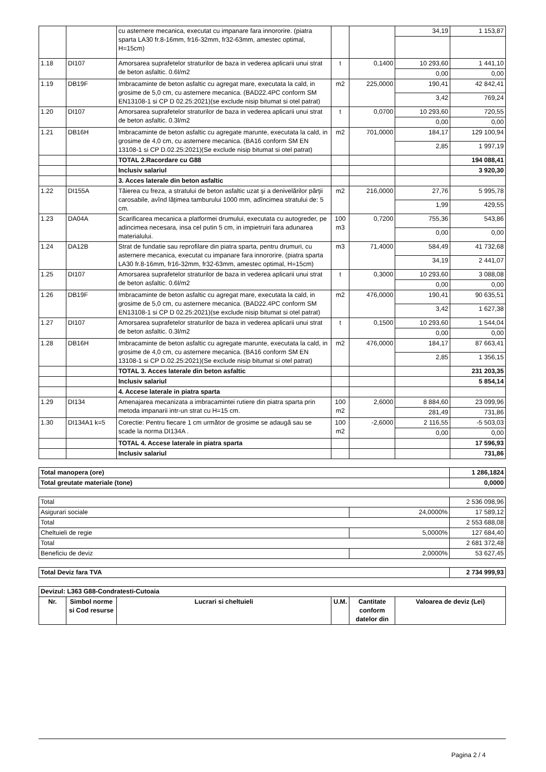| | | cu asternere mecanica, executat cu impanare fara innororire. (piatra sparta LA30 fr.8-16mm, fr16-32mm, fr32-63mm, amestec optimal, H=15cm) | | | 34,19 | 1 153,87 |
| 1.18 | DI107 | Amorsarea suprafetelor straturilor de baza in vederea aplicarii unui strat de beton asfaltic. 0.6l/m2 | t | 0,1400 | 10 293,60 | 1 441,10 |
| | | | | | 0,00 | 0,00 |
| 1.19 | DB19F | Imbracaminte de beton asfaltic cu agregat mare, executata la cald, in grosime de 5,0 cm, cu asternere mecanica. (BAD22.4PC conform SM EN13108-1 si CP D 02.25:2021)(se exclude nisip bitumat si otel patrat) | m2 | 225,0000 | 190,41 | 42 842,41 |
| | | | | | 3,42 | 769,24 |
| 1.20 | DI107 | Amorsarea suprafetelor straturilor de baza in vederea aplicarii unui strat de beton asfaltic. 0.3l/m2 | t | 0,0700 | 10 293,60 | 720,55 |
| | | | | | 0,00 | 0,00 |
| 1.21 | DB16H | Imbracaminte de beton asfaltic cu agregate marunte, executata la cald, in grosime de 4,0 cm, cu asternere mecanica. (BA16 conform SM EN 13108-1 si CP D.02.25:2021)(Se exclude nisip bitumat si otel patrat) | m2 | 701,0000 | 184,17 | 129 100,94 |
| | | | | | 2,85 | 1 997,19 |
| | | TOTAL 2.Racordare cu G88 | | | | 194 088,41 |
| | | Inclusiv salariul | | | | 3 920,30 |
| | | 3. Acces laterale din beton asfaltic | | | | |
| 1.22 | DI155A | Tăierea cu freza, a stratului de beton asfaltic uzat şi a denivelărilor părţii carosabile, avînd lăţimea tamburului 1000 mm, adîncimea stratului de: 5 cm. | m2 | 216,0000 | 27,76 | 5 995,78 |
| | | | | | 1,99 | 429,55 |
| 1.23 | DA04A | Scarificarea mecanica a platformei drumului, executata cu autogreder, pe adincimea necesara, insa cel putin 5 cm, in impietruiri fara adunarea materialului. | 100 m3 | 0,7200 | 755,36 | 543,86 |
| | | | | | 0,00 | 0,00 |
| 1.24 | DA12B | Strat de fundatie sau reprofilare din piatra sparta, pentru drumuri, cu asternere mecanica, executat cu impanare fara innororire. (piatra sparta LA30 fr.8-16mm, fr16-32mm, fr32-63mm, amestec optimal, H=15cm) | m3 | 71,4000 | 584,49 | 41 732,68 |
| | | | | | 34,19 | 2 441,07 |
| 1.25 | DI107 | Amorsarea suprafetelor straturilor de baza in vederea aplicarii unui strat de beton asfaltic. 0.6l/m2 | t | 0,3000 | 10 293,60 | 3 088,08 |
| | | | | | 0,00 | 0,00 |
| 1.26 | DB19F | Imbracaminte de beton asfaltic cu agregat mare, executata la cald, in grosime de 5,0 cm, cu asternere mecanica. (BAD22.4PC conform SM EN13108-1 si CP D 02.25:2021)(se exclude nisip bitumat si otel patrat) | m2 | 476,0000 | 190,41 | 90 635,51 |
| | | | | | 3,42 | 1 627,38 |
| 1.27 | DI107 | Amorsarea suprafetelor straturilor de baza in vederea aplicarii unui strat de beton asfaltic. 0.3l/m2 | t | 0,1500 | 10 293,60 | 1 544,04 |
| | | | | | 0,00 | 0,00 |
| 1.28 | DB16H | Imbracaminte de beton asfaltic cu agregate marunte, executata la cald, in grosime de 4,0 cm, cu asternere mecanica. (BA16 conform SM EN 13108-1 si CP D.02.25:2021)(Se exclude nisip bitumat si otel patrat) | m2 | 476,0000 | 184,17 | 87 663,41 |
| | | | | | 2,85 | 1 356,15 |
| | | TOTAL 3. Acces laterale din beton asfaltic | | | | 231 203,35 |
| | | Inclusiv salariul | | | | 5 854,14 |
| | | 4. Accese laterale in piatra sparta | | | | |
| 1.29 | DI134 | Amenajarea mecanizata a imbracamintei rutiere din piatra sparta prin metoda impanarii intr-un strat cu H=15 cm. | 100 m2 | 2,6000 | 8 884,60 | 23 099,96 |
| | | | | | 281,49 | 731,86 |
| 1.30 | DI134A1 k=5 | Corectie: Pentru fiecare 1 cm următor de grosime se adaugă sau se scade la norma DI134A . | 100 m2 | -2,6000 | 2 116,55 | -5 503,03 |
| | | | | | 0,00 | 0,00 |
| | | TOTAL 4. Accese laterale in piatra sparta | | | | 17 596,93 |
| | | Inclusiv salariul | | | | 731,86 |
| Total manopera (ore) | 1 286,1824 |
| Total greutate materiale (tone) | 0,0000 |
| Total | | 2 536 098,96 |
| Asigurari sociale | 24,0000% | 17 589,12 |
| Total | | 2 553 688,08 |
| Cheltuieli de regie | 5,0000% | 127 684,40 |
| Total | | 2 681 372,48 |
| Beneficiu de deviz | 2,0000% | 53 627,45 |
| Total Deviz fara TVA | 2 734 999,93 |
| Devizul: L363 G88-Condratesti-Cutoaia | | | | | |
| Nr. | Simbol norme si Cod resurse | Lucrari si cheltuieli | U.M. | Cantitate conform datelor din | Valoarea de deviz (Lei) |
Pagina 2 / 4